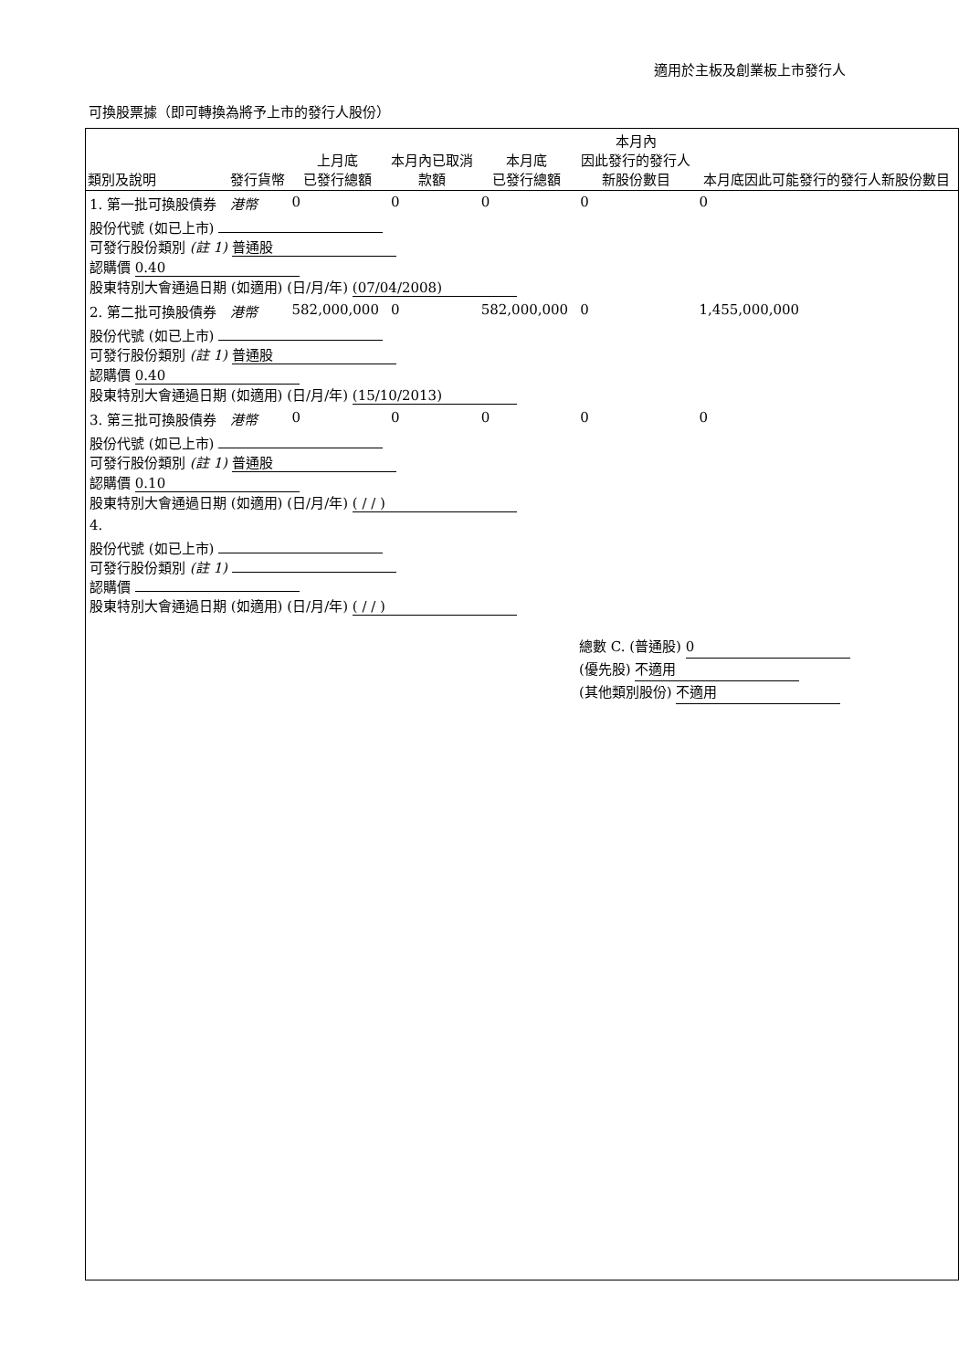適用於主板及創業板上市發行人
可換股票據（即可轉換為將予上市的發行人股份）
| 類別及說明 | 發行貨幣 | 上月底 已發行總額 | 本月內已取消 款額 | 本月底 已發行總額 | 本月內 因此發行的發行人 新股份數目 | 本月底因此可能發行的發行人新股份數目 |
| --- | --- | --- | --- | --- | --- | --- |
| 1. 第一批可換股債券 | 港幣 | 0 | 0 | 0 | 0 | 0 |
| 股份代號 (如已上市) 可發行股份類別 (註 1) 普通股 認購價 0.40 股東特別大會通過日期 (如適用) (日/月/年) (07/04/2008) | | | | | | |
| 2. 第二批可換股債券 | 港幣 | 582,000,000 | 0 | 582,000,000 | 0 | 1,455,000,000 |
| 股份代號 (如已上市) 可發行股份類別 (註 1) 普通股 認購價 0.40 股東特別大會通過日期 (如適用) (日/月/年) (15/10/2013) | | | | | | |
| 3. 第三批可換股債券 | 港幣 | 0 | 0 | 0 | 0 | 0 |
| 股份代號 (如已上市) 可發行股份類別 (註 1) 普通股 認購價 0.10 股東特別大會通過日期 (如適用) (日/月/年) ( / / ) | | | | | | |
| 4. | | | | | | |
| 股份代號 (如已上市) 可發行股份類別 (註 1) 認購價 股東特別大會通過日期 (如適用) (日/月/年) ( / / ) | | | | | | |
總數 C. (普通股) 0
(優先股) 不適用
(其他類別股份) 不適用